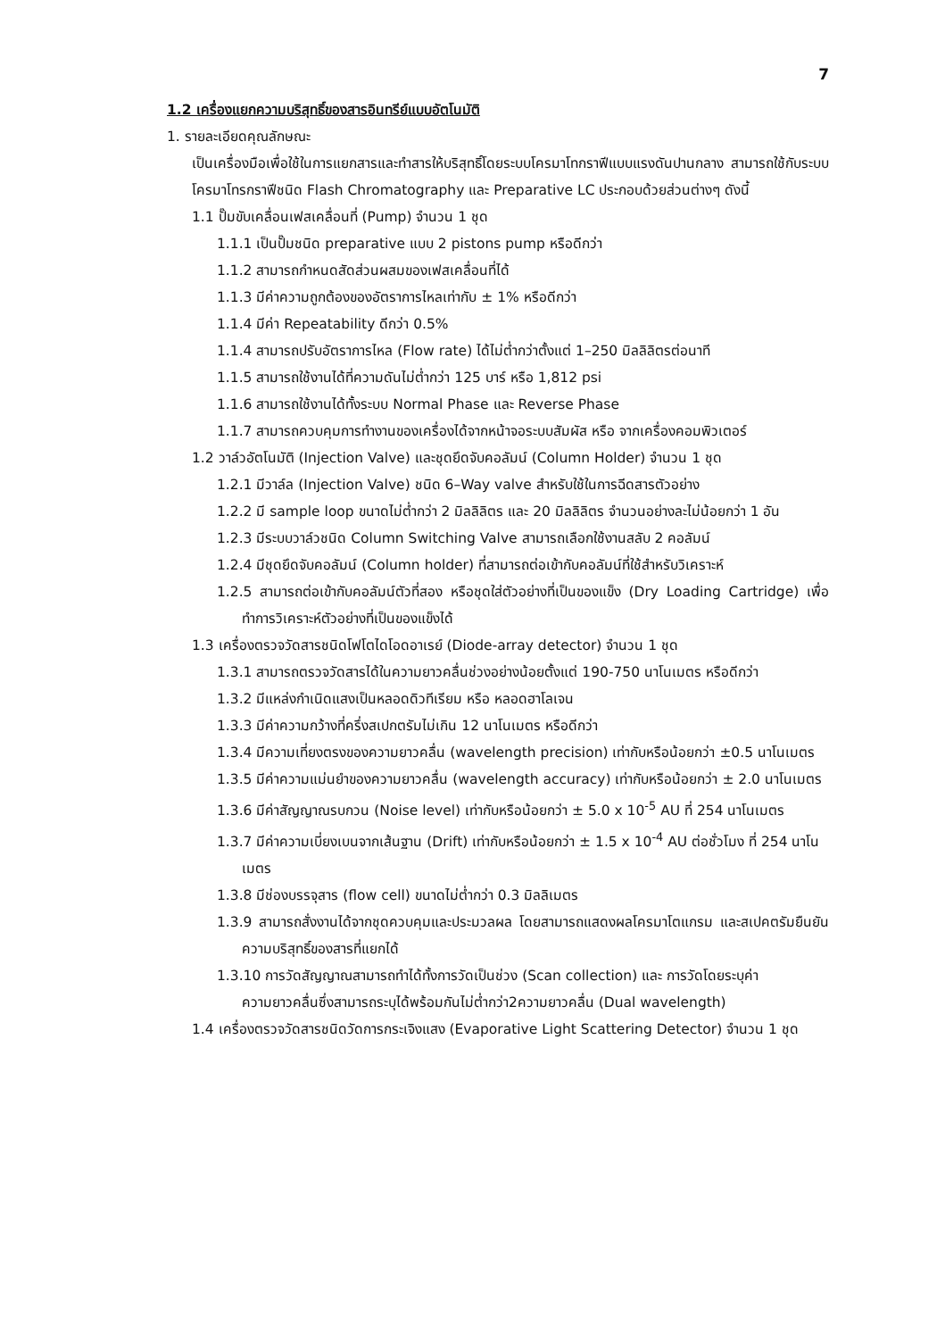7
1.2 เครื่องแยกความบริสุทธิ์ของสารอินทรีย์แบบอัตโนมัติ
1. รายละเอียดคุณลักษณะ
เป็นเครื่องมือเพื่อใช้ในการแยกสารและทำสารให้บริสุทธิ์โดยระบบโครมาโทกราฟีแบบแรงดันปานกลาง สามารถใช้กับระบบโครมาโทรกราฟีชนิด Flash Chromatography และ Preparative LC ประกอบด้วยส่วนต่างๆ ดังนี้
1.1 ปั๊มขับเคลื่อนเฟสเคลื่อนที่ (Pump) จำนวน 1 ชุด
1.1.1 เป็นปั๊มชนิด preparative แบบ 2 pistons pump หรือดีกว่า
1.1.2 สามารถกำหนดสัดส่วนผสมของเฟสเคลื่อนที่ได้
1.1.3 มีค่าความถูกต้องของอัตราการไหลเท่ากับ ± 1% หรือดีกว่า
1.1.4 มีค่า Repeatability ดีกว่า 0.5%
1.1.4 สามารถปรับอัตราการไหล (Flow rate) ได้ไม่ต่ำกว่าตั้งแต่ 1–250 มิลลิลิตรต่อนาที
1.1.5 สามารถใช้งานได้ที่ความดันไม่ต่ำกว่า 125 บาร์ หรือ 1,812 psi
1.1.6 สามารถใช้งานได้ทั้งระบบ Normal Phase และ Reverse Phase
1.1.7 สามารถควบคุมการทำงานของเครื่องได้จากหน้าจอระบบสัมผัส หรือ จากเครื่องคอมพิวเตอร์
1.2 วาล์วอัตโนมัติ (Injection Valve) และชุดยึดจับคอลัมน์ (Column Holder) จำนวน 1 ชุด
1.2.1 มีวาล์ล (Injection Valve) ชนิด 6–Way valve สำหรับใช้ในการฉีดสารตัวอย่าง
1.2.2 มี sample loop ขนาดไม่ต่ำกว่า 2 มิลลิลิตร และ 20 มิลลิลิตร จำนวนอย่างละไม่น้อยกว่า 1 อัน
1.2.3 มีระบบวาล์วชนิด Column Switching Valve สามารถเลือกใช้งานสลับ 2 คอลัมน์
1.2.4 มีชุดยึดจับคอลัมน์ (Column holder) ที่สามารถต่อเข้ากับคอลัมน์ที่ใช้สำหรับวิเคราะห์
1.2.5 สามารถต่อเข้ากับคอลัมน์ตัวที่สอง หรือชุดใส่ตัวอย่างที่เป็นของแข็ง (Dry Loading Cartridge) เพื่อทำการวิเคราะห์ตัวอย่างที่เป็นของแข็งได้
1.3 เครื่องตรวจวัดสารชนิดโฟโตไดโอดอาเรย์ (Diode-array detector) จำนวน 1 ชุด
1.3.1 สามารถตรวจวัดสารได้ในความยาวคลื่นช่วงอย่างน้อยตั้งแต่ 190-750 นาโนเมตร หรือดีกว่า
1.3.2 มีแหล่งกำเนิดแสงเป็นหลอดดิวทีเรียม หรือ หลอดฮาโลเจน
1.3.3 มีค่าความกว้างที่ครึ่งสเปกตรัมไม่เกิน 12 นาโนเมตร หรือดีกว่า
1.3.4 มีความเที่ยงตรงของความยาวคลื่น (wavelength precision) เท่ากับหรือน้อยกว่า ±0.5 นาโนเมตร
1.3.5 มีค่าความแม่นยำของความยาวคลื่น (wavelength accuracy) เท่ากับหรือน้อยกว่า ± 2.0 นาโนเมตร
1.3.6 มีค่าสัญญาณรบกวน (Noise level) เท่ากับหรือน้อยกว่า ± 5.0 x 10<sup>-5</sup> AU ที่ 254 นาโนเมตร
1.3.7 มีค่าความเบี่ยงเบนจากเส้นฐาน (Drift) เท่ากับหรือน้อยกว่า ± 1.5 x 10<sup>-4</sup> AU ต่อชั่วโมง ที่ 254 นาโนเมตร
1.3.8 มีช่องบรรจุสาร (flow cell) ขนาดไม่ต่ำกว่า 0.3 มิลลิเมตร
1.3.9 สามารถสั่งงานได้จากชุดควบคุมและประมวลผล โดยสามารถแสดงผลโครมาโตแกรม และสเปคตรัมยืนยันความบริสุทธิ์ของสารที่แยกได้
1.3.10 การวัดสัญญาณสามารถทำได้ทั้งการวัดเป็นช่วง (Scan collection) และ การวัดโดยระบุค่าความยาวคลื่นซึ่งสามารถระบุได้พร้อมกันไม่ต่ำกว่า2ความยาวคลื่น (Dual wavelength)
1.4 เครื่องตรวจวัดสารชนิดวัดการกระเจิงแสง (Evaporative Light Scattering Detector) จำนวน 1 ชุด